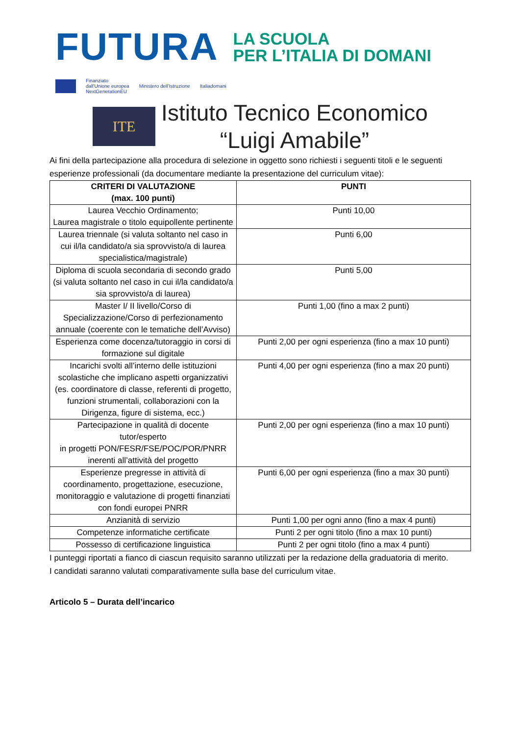FUTURA
LA SCUOLA
PER L’ITALIA DI DOMANI
Finanziato
dall'Unione europea
NextGenerationEU Ministero dell'Istruzione Italiadomani
ITE
Istituto Tecnico Economico
“Luigi Amabile”
Ai fini della partecipazione alla procedura di selezione in oggetto sono richiesti i seguenti titoli e le seguenti esperienze professionali (da documentare mediante la presentazione del curriculum vitae):
| CRITERI DI VALUTAZIONE (max. 100 punti) | PUNTI |
| --- | --- |
| Laurea Vecchio Ordinamento; Laurea magistrale o titolo equipollente pertinente | Punti 10,00 |
| Laurea triennale (si valuta soltanto nel caso in cui il/la candidato/a sia sprovvisto/a di laurea specialistica/magistrale) | Punti 6,00 |
| Diploma di scuola secondaria di secondo grado (si valuta soltanto nel caso in cui il/la candidato/a sia sprovvisto/a di laurea) | Punti 5,00 |
| Master I/ II livello/Corso di Specializzazione/Corso di perfezionamento annuale (coerente con le tematiche dell’Avviso) | Punti 1,00 (fino a max 2 punti) |
| Esperienza come docenza/tutoraggio in corsi di formazione sul digitale | Punti 2,00 per ogni esperienza (fino a max 10 punti) |
| Incarichi svolti all’interno delle istituzioni scolastiche che implicano aspetti organizzativi (es. coordinatore di classe, referenti di progetto, funzioni strumentali, collaborazioni con la Dirigenza, figure di sistema, ecc.) | Punti 4,00 per ogni esperienza (fino a max 20 punti) |
| Partecipazione in qualità di docente tutor/esperto in progetti PON/FESR/FSE/POC/POR/PNRR inerenti all’attività del progetto | Punti 2,00 per ogni esperienza (fino a max 10 punti) |
| Esperienze pregresse in attività di coordinamento, progettazione, esecuzione, monitoraggio e valutazione di progetti finanziati con fondi europei PNRR | Punti 6,00 per ogni esperienza (fino a max 30 punti) |
| Anzianità di servizio | Punti 1,00 per ogni anno (fino a max 4 punti) |
| Competenze informatiche certificate | Punti 2 per ogni titolo (fino a max 10 punti) |
| Possesso di certificazione linguistica | Punti 2 per ogni titolo (fino a max 4 punti) |
I punteggi riportati a fianco di ciascun requisito saranno utilizzati per la redazione della graduatoria di merito.
I candidati saranno valutati comparativamente sulla base del curriculum vitae.
Articolo 5 – Durata dell’incarico